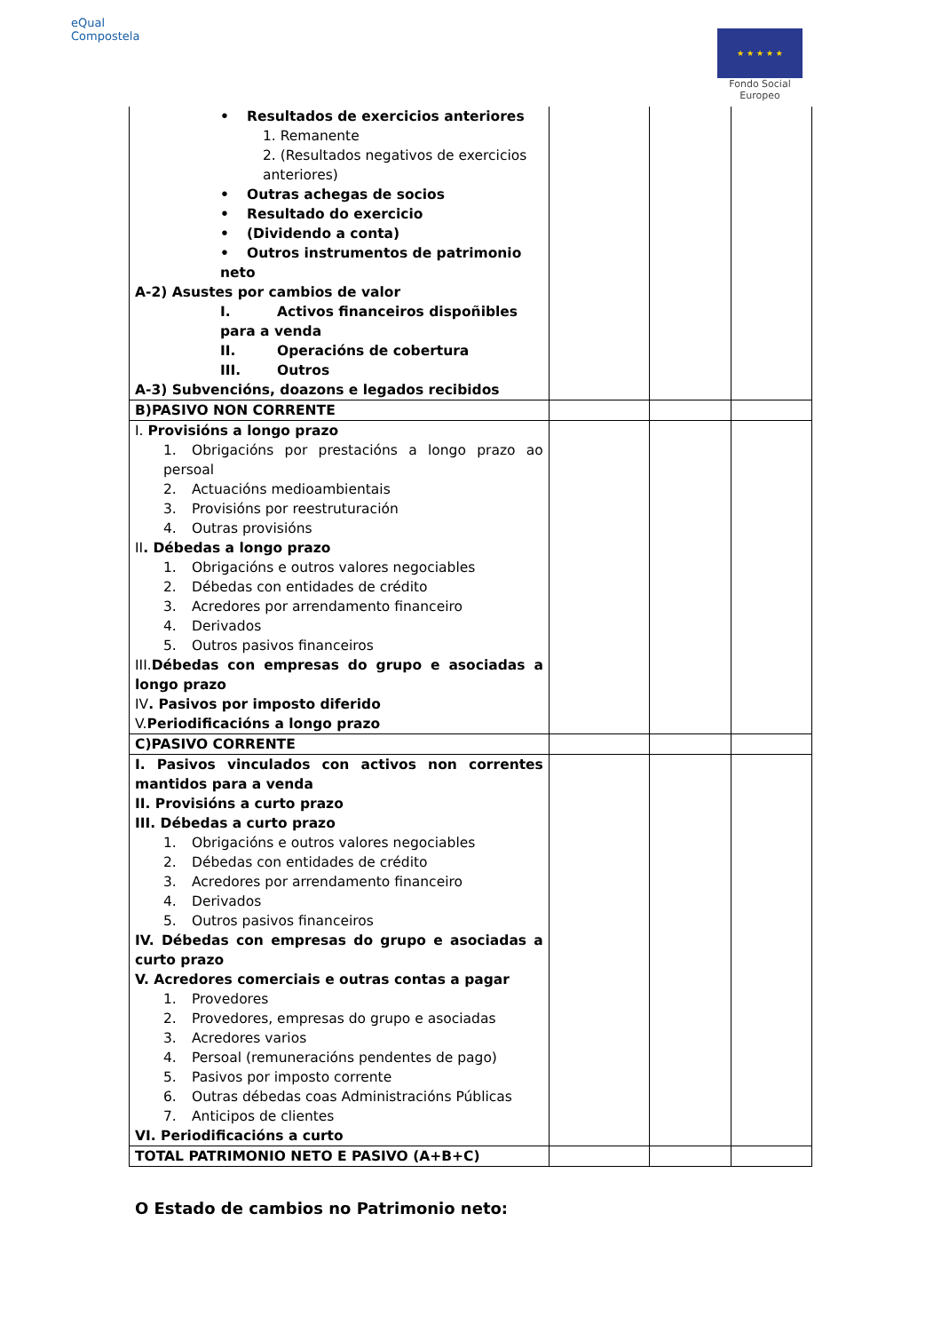eQual
Compostela
★ ★ ★ ★ ★
Fondo Social Europeo
| • Resultados de exercicios anteriores 1. Remanente 2. (Resultados negativos de exercicios anteriores) • Outras achegas de socios • Resultado do exercicio • (Dividendo a conta) • Outros instrumentos de patrimonio neto A-2) Asustes por cambios de valor I. Activos financeiros dispoñibles para a venda II. Operacións de cobertura III. Outros A-3) Subvencións, doazons e legados recibidos | | | |
| B)PASIVO NON CORRENTE | | | |
| I. Provisións a longo prazo 1. Obrigacións por prestacións a longo prazo ao persoal 2. Actuacións medioambientais 3. Provisións por reestruturación 4. Outras provisións II . Débedas a longo prazo 1. Obrigacións e outros valores negociables 2. Débedas con entidades de crédito 3. Acredores por arrendamento financeiro 4. Derivados 5. Outros pasivos financeiros III. Débedas con empresas do grupo e asociadas a longo prazo IV . Pasivos por imposto diferido V. Periodificacións a longo prazo | | | |
| C)PASIVO CORRENTE | | | |
| I. Pasivos vinculados con activos non correntes mantidos para a venda II. Provisións a curto prazo III. Débedas a curto prazo 1. Obrigacións e outros valores negociables 2. Débedas con entidades de crédito 3. Acredores por arrendamento financeiro 4. Derivados 5. Outros pasivos financeiros IV. Débedas con empresas do grupo e asociadas a curto prazo V. Acredores comerciais e outras contas a pagar 1. Provedores 2. Provedores, empresas do grupo e asociadas 3. Acredores varios 4. Persoal (remuneracións pendentes de pago) 5. Pasivos por imposto corrente 6. Outras débedas coas Administracións Públicas 7. Anticipos de clientes VI. Periodificacións a curto | | | |
| TOTAL PATRIMONIO NETO E PASIVO (A+B+C) | | | |
O Estado de cambios no Patrimonio neto: